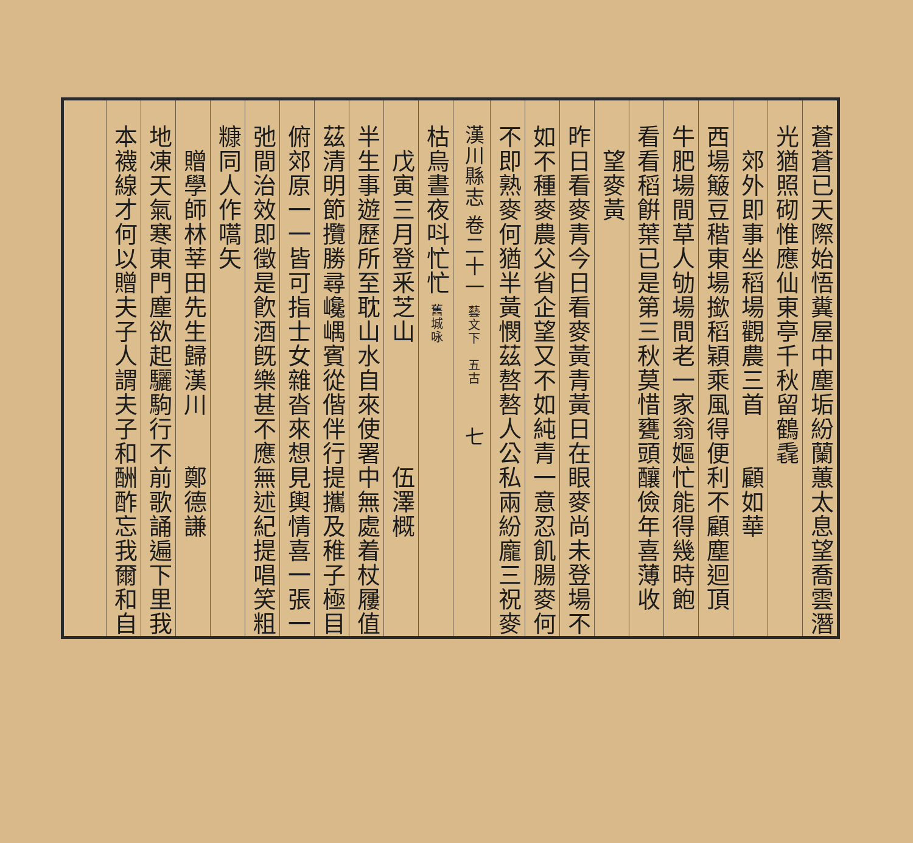蒼蒼已天際始悟糞屋中塵垢紛蘭蕙太息望喬雲潛
光猶照砌惟應仙東亭千秋留鶴毳
　郊外即事坐稻場觀農三首　　顧如華
西場簸豆稭東場撳稻穎乘風得便利不顧塵迴頂
牛肥場間草人劬場間老一家翁嫗忙能得幾時飽
看看稻餠葉已是第三秋莫惜甕頭釀儉年喜薄收
　望麥黃
昨日看麥青今日看麥黃青黃日在眼麥尚未登場不
如不種麥農父省企望又不如純青一意忍飢腸麥何
不即熟麥何猶半黃憫茲嗸嗸人公私兩紛龐三祝麥
漢川縣志 卷二十一 藝文下　五古　　七
枯烏晝夜呌忙忙 舊城咏
　戊寅三月登釆芝山　　　　　伍澤概
半生事遊歷所至耽山水自來使署中無處着杖屨值
茲清明節攬勝尋巉嵎賓從偕伴行提攜及稚子極目
俯郊原一一皆可指士女雜沓來想見輿情喜一張一
弛間治效即徵是飮酒旣樂甚不應無述紀提唱笑粗
糠同人作嚆矢
　贈學師林莘田先生歸漢川　　鄭德謙
地凍天氣寒東門塵欲起驪駒行不前歌誦遍下里我
本襪線才何以贈夫子人謂夫子和酬酢忘我爾和自